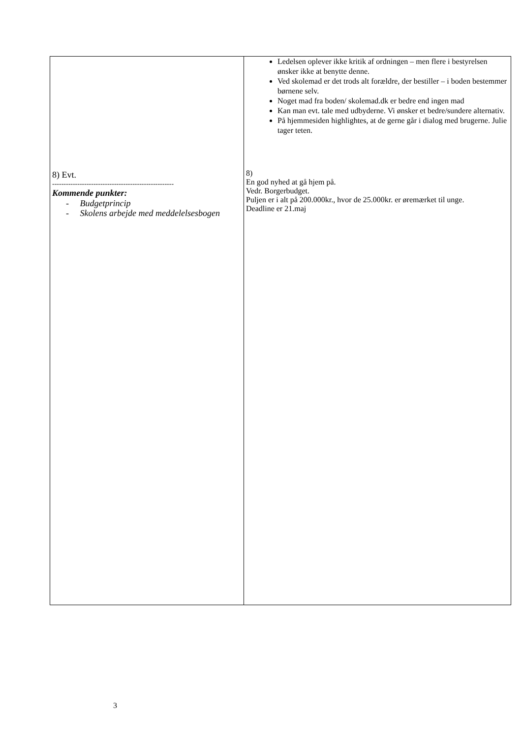| 8) Evt. ----------------------------------------------------- Kommende punkter: - Budgetprincip - Skolens arbejde med meddelelsesbogen | Ledelsen oplever ikke kritik af ordningen – men flere i bestyrelsen ønsker ikke at benytte denne. Ved skolemad er det trods alt forældre, der bestiller – i boden bestemmer børnene selv. Noget mad fra boden/ skolemad.dk er bedre end ingen mad Kan man evt. tale med udbyderne. Vi ønsker et bedre/sundere alternativ. På hjemmesiden highlightes, at de gerne går i dialog med brugerne. Julie tager teten. 8) En god nyhed at gå hjem på. Vedr. Borgerbudget. Puljen er i alt på 200.000kr., hvor de 25.000kr. er øremærket til unge. Deadline er 21.maj |
3